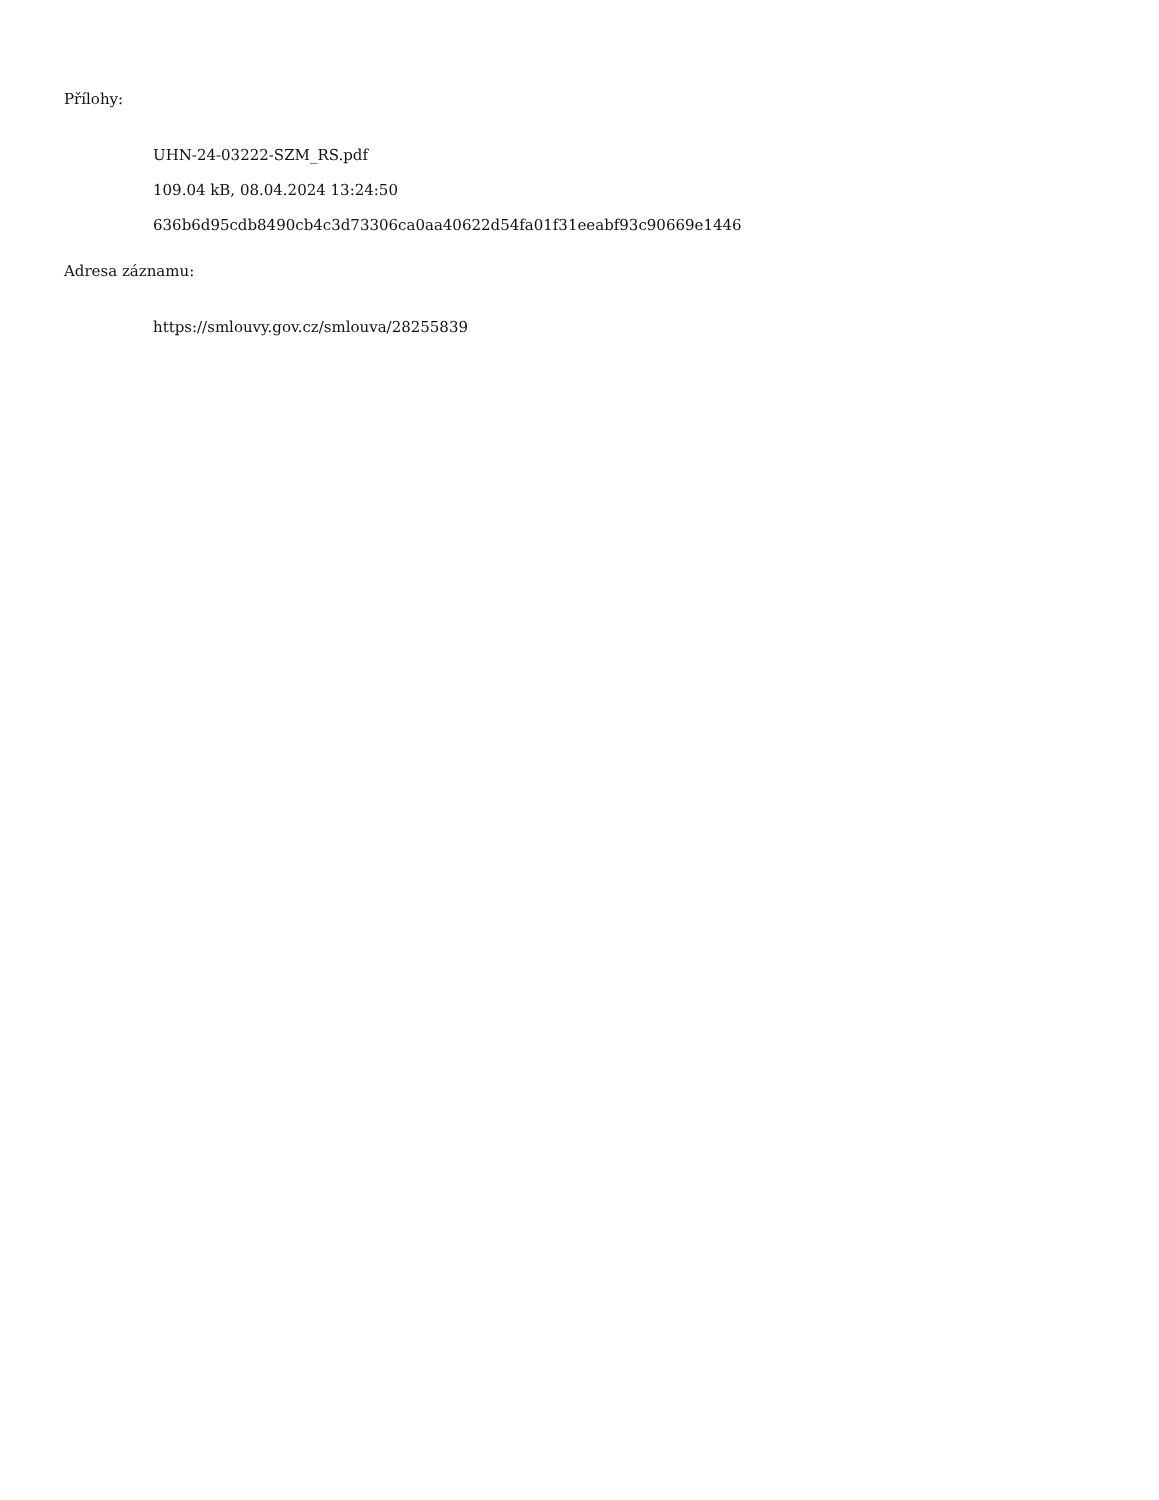Přílohy:
UHN-24-03222-SZM_RS.pdf
109.04 kB, 08.04.2024 13:24:50
636b6d95cdb8490cb4c3d73306ca0aa40622d54fa01f31eeabf93c90669e1446
Adresa záznamu:
https://smlouvy.gov.cz/smlouva/28255839